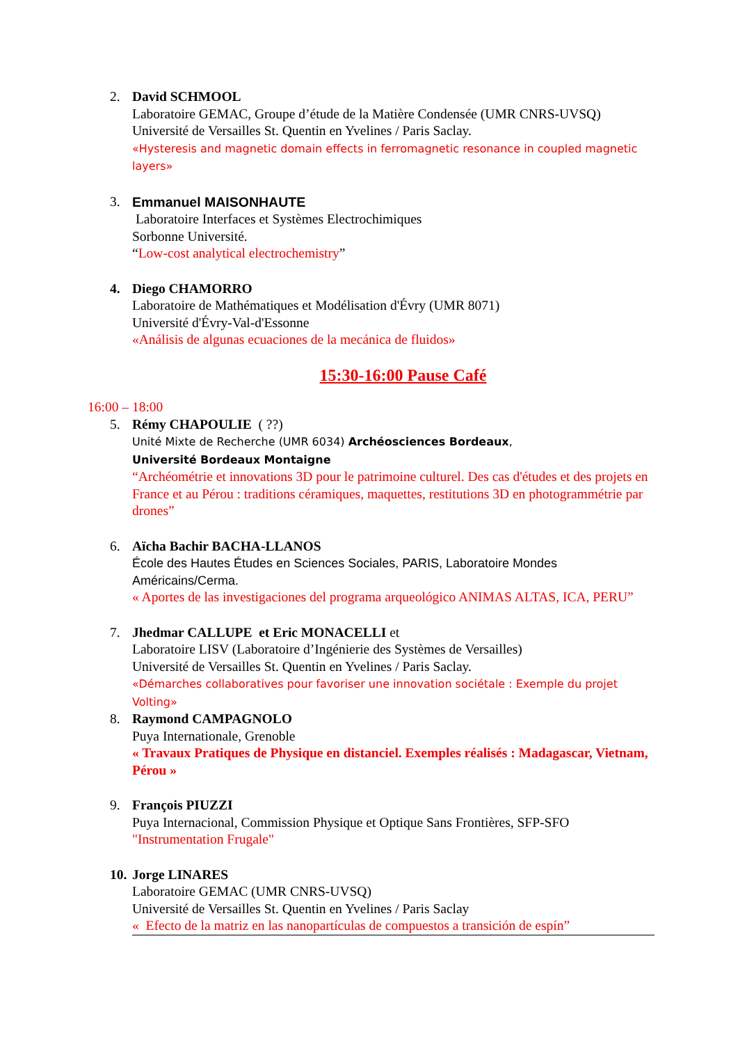2. David SCHMOOL
Laboratoire GEMAC, Groupe d’étude de la Matière Condensée (UMR CNRS-UVSQ)
Université de Versailles St. Quentin en Yvelines / Paris Saclay.
«Hysteresis and magnetic domain effects in ferromagnetic resonance in coupled magnetic layers»
3. Emmanuel MAISONHAUTE
Laboratoire Interfaces et Systèmes Electrochimiques
Sorbonne Université.
“Low-cost analytical electrochemistry”
4. Diego CHAMORRO
Laboratoire de Mathématiques et Modélisation d'Évry (UMR 8071)
Université d'Évry-Val-d'Essonne
«Análisis de algunas ecuaciones de la mecánica de fluidos»
15:30-16:00 Pause Café
16:00 – 18:00
5. Rémy CHAPOULIE ( ??)
Unité Mixte de Recherche (UMR 6034) Archéosciences Bordeaux,
Université Bordeaux Montaigne
“Archéométrie et innovations 3D pour le patrimoine culturel. Des cas d'études et des projets en France et au Pérou : traditions céramiques, maquettes, restitutions 3D en photogrammétrie par drones”
6. Aïcha Bachir BACHA-LLANOS
École des Hautes Études en Sciences Sociales, PARIS, Laboratoire Mondes Américains/Cerma.
« Aportes de las investigaciones del programa arqueológico ANIMAS ALTAS, ICA, PERU”
7. Jhedmar CALLUPE et Eric MONACELLI et
Laboratoire LISV (Laboratoire d’Ingénierie des Systèmes de Versailles)
Université de Versailles St. Quentin en Yvelines / Paris Saclay.
«Démarches collaboratives pour favoriser une innovation sociétale : Exemple du projet Volting»
8. Raymond CAMPAGNOLO
Puya Internationale, Grenoble
« Travaux Pratiques de Physique en distanciel. Exemples réalisés : Madagascar, Vietnam, Pérou »
9. François PIUZZI
Puya Internacional, Commission Physique et Optique Sans Frontières, SFP-SFO
"Instrumentation Frugale"
10.
Jorge LINARES
Laboratoire GEMAC (UMR CNRS-UVSQ)
Université de Versailles St. Quentin en Yvelines / Paris Saclay
« Efecto de la matriz en las nanopartículas de compuestos a transición de espín”